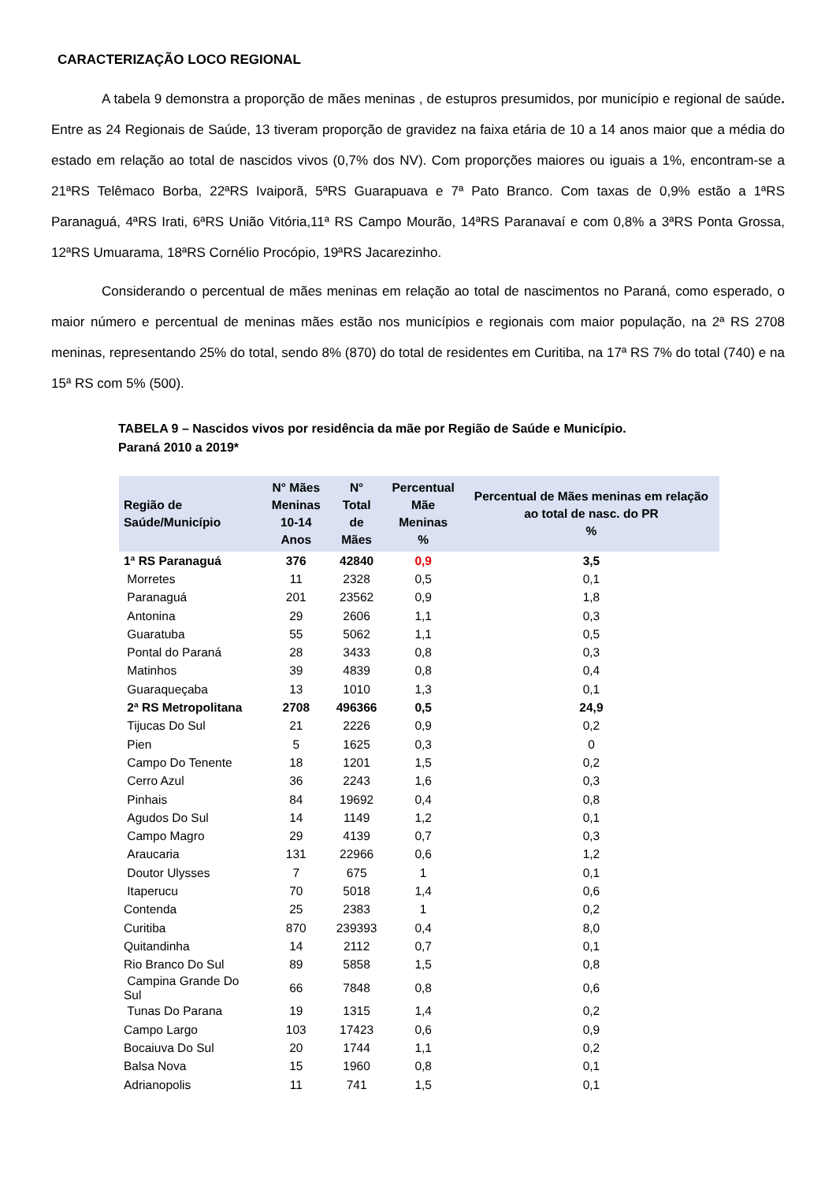CARACTERIZAÇÃO LOCO REGIONAL
A tabela 9 demonstra a proporção de mães meninas , de estupros presumidos, por município e regional de saúde. Entre as 24 Regionais de Saúde, 13 tiveram proporção de gravidez na faixa etária de 10 a 14 anos maior que a média do estado em relação ao total de nascidos vivos (0,7% dos NV). Com proporções maiores ou iguais a 1%, encontram-se a 21ªRS Telêmaco Borba, 22ªRS Ivaiporã, 5ªRS Guarapuava e 7ª Pato Branco. Com taxas de 0,9% estão a 1ªRS Paranaguá, 4ªRS Irati, 6ªRS União Vitória,11ª RS Campo Mourão, 14ªRS Paranavaí e com 0,8% a 3ªRS Ponta Grossa, 12ªRS Umuarama, 18ªRS Cornélio Procópio, 19ªRS Jacarezinho.
Considerando o percentual de mães meninas em relação ao total de nascimentos no Paraná, como esperado, o maior número e percentual de meninas mães estão nos municípios e regionais com maior população, na 2ª RS 2708 meninas, representando 25% do total, sendo 8% (870) do total de residentes em Curitiba, na 17ª RS 7% do total (740) e na 15ª RS com 5% (500).
TABELA 9 – Nascidos vivos por residência da mãe por Região de Saúde e Município.
Paraná 2010 a 2019*
| Região de Saúde/Município | N° Mães Meninas 10-14 Anos | N° Total de Mães | Percentual Mãe Meninas % | Percentual de Mães meninas em relação ao total de nasc. do PR % |
| --- | --- | --- | --- | --- |
| 1ª RS Paranaguá | 376 | 42840 | 0,9 | 3,5 |
| Morretes | 11 | 2328 | 0,5 | 0,1 |
| Paranaguá | 201 | 23562 | 0,9 | 1,8 |
| Antonina | 29 | 2606 | 1,1 | 0,3 |
| Guaratuba | 55 | 5062 | 1,1 | 0,5 |
| Pontal do Paraná | 28 | 3433 | 0,8 | 0,3 |
| Matinhos | 39 | 4839 | 0,8 | 0,4 |
| Guaraqueçaba | 13 | 1010 | 1,3 | 0,1 |
| 2ª RS Metropolitana | 2708 | 496366 | 0,5 | 24,9 |
| Tijucas Do Sul | 21 | 2226 | 0,9 | 0,2 |
| Pien | 5 | 1625 | 0,3 | 0 |
| Campo Do Tenente | 18 | 1201 | 1,5 | 0,2 |
| Cerro Azul | 36 | 2243 | 1,6 | 0,3 |
| Pinhais | 84 | 19692 | 0,4 | 0,8 |
| Agudos Do Sul | 14 | 1149 | 1,2 | 0,1 |
| Campo Magro | 29 | 4139 | 0,7 | 0,3 |
| Araucaria | 131 | 22966 | 0,6 | 1,2 |
| Doutor Ulysses | 7 | 675 | 1 | 0,1 |
| Itaperucu | 70 | 5018 | 1,4 | 0,6 |
| Contenda | 25 | 2383 | 1 | 0,2 |
| Curitiba | 870 | 239393 | 0,4 | 8,0 |
| Quitandinha | 14 | 2112 | 0,7 | 0,1 |
| Rio Branco Do Sul | 89 | 5858 | 1,5 | 0,8 |
| Campina Grande Do Sul | 66 | 7848 | 0,8 | 0,6 |
| Tunas Do Parana | 19 | 1315 | 1,4 | 0,2 |
| Campo Largo | 103 | 17423 | 0,6 | 0,9 |
| Bocaiuva Do Sul | 20 | 1744 | 1,1 | 0,2 |
| Balsa Nova | 15 | 1960 | 0,8 | 0,1 |
| Adrianopolis | 11 | 741 | 1,5 | 0,1 |